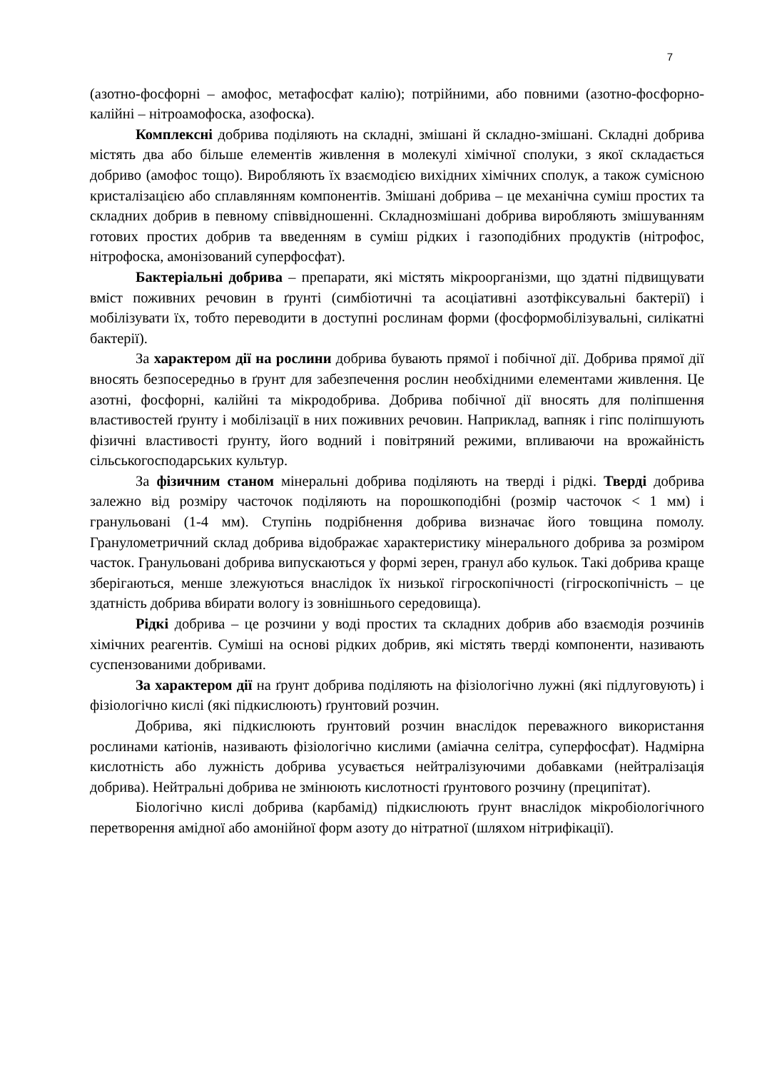7
(азотно-фосфорні – амофос, метафосфат калію); потрійними, або повними (азотно-фосфорно-калійні – нітроамофоска, азофоска).
Комплексні добрива поділяють на складні, змішані й складно-змішані. Складні добрива містять два або більше елементів живлення в молекулі хімічної сполуки, з якої складається добриво (амофос тощо). Виробляють їх взаємодією вихідних хімічних сполук, а також сумісною кристалізацією або сплавлянням компонентів. Змішані добрива – це механічна суміш простих та складних добрив в певному співвідношенні. Складнозмішані добрива виробляють змішуванням готових простих добрив та введенням в суміш рідких і газоподібних продуктів (нітрофос, нітрофоска, амонізований суперфосфат).
Бактеріальні добрива – препарати, які містять мікроорганізми, що здатні підвищувати вміст поживних речовин в ґрунті (симбіотичні та асоціативні азотфіксувальні бактерії) і мобілізувати їх, тобто переводити в доступні рослинам форми (фосформобілізувальні, силікатні бактерії).
За характером дії на рослини добрива бувають прямої і побічної дії. Добрива прямої дії вносять безпосередньо в ґрунт для забезпечення рослин необхідними елементами живлення. Це азотні, фосфорні, калійні та мікродобрива. Добрива побічної дії вносять для поліпшення властивостей ґрунту і мобілізації в них поживних речовин. Наприклад, вапняк і гіпс поліпшують фізичні властивості ґрунту, його водний і повітряний режими, впливаючи на врожайність сільськогосподарських культур.
За фізичним станом мінеральні добрива поділяють на тверді і рідкі. Тверді добрива залежно від розміру часточок поділяють на порошкоподібні (розмір часточок < 1 мм) і гранульовані (1-4 мм). Ступінь подрібнення добрива визначає його товщина помолу. Гранулометричний склад добрива відображає характеристику мінерального добрива за розміром часток. Гранульовані добрива випускаються у формі зерен, гранул або кульок. Такі добрива краще зберігаються, менше злежуються внаслідок їх низької гігроскопічності (гігроскопічність – це здатність добрива вбирати вологу із зовнішнього середовища).
Рідкі добрива – це розчини у воді простих та складних добрив або взаємодія розчинів хімічних реагентів. Суміші на основі рідких добрив, які містять тверді компоненти, називають суспензованими добривами.
За характером дії на ґрунт добрива поділяють на фізіологічно лужні (які підлуговують) і фізіологічно кислі (які підкислюють) ґрунтовий розчин.
Добрива, які підкислюють ґрунтовий розчин внаслідок переважного використання рослинами катіонів, називають фізіологічно кислими (аміачна селітра, суперфосфат). Надмірна кислотність або лужність добрива усувається нейтралізуючими добавками (нейтралізація добрива). Нейтральні добрива не змінюють кислотності ґрунтового розчину (преципітат).
Біологічно кислі добрива (карбамід) підкислюють ґрунт внаслідок мікробіологічного перетворення амідної або амонійної форм азоту до нітратної (шляхом нітрифікації).